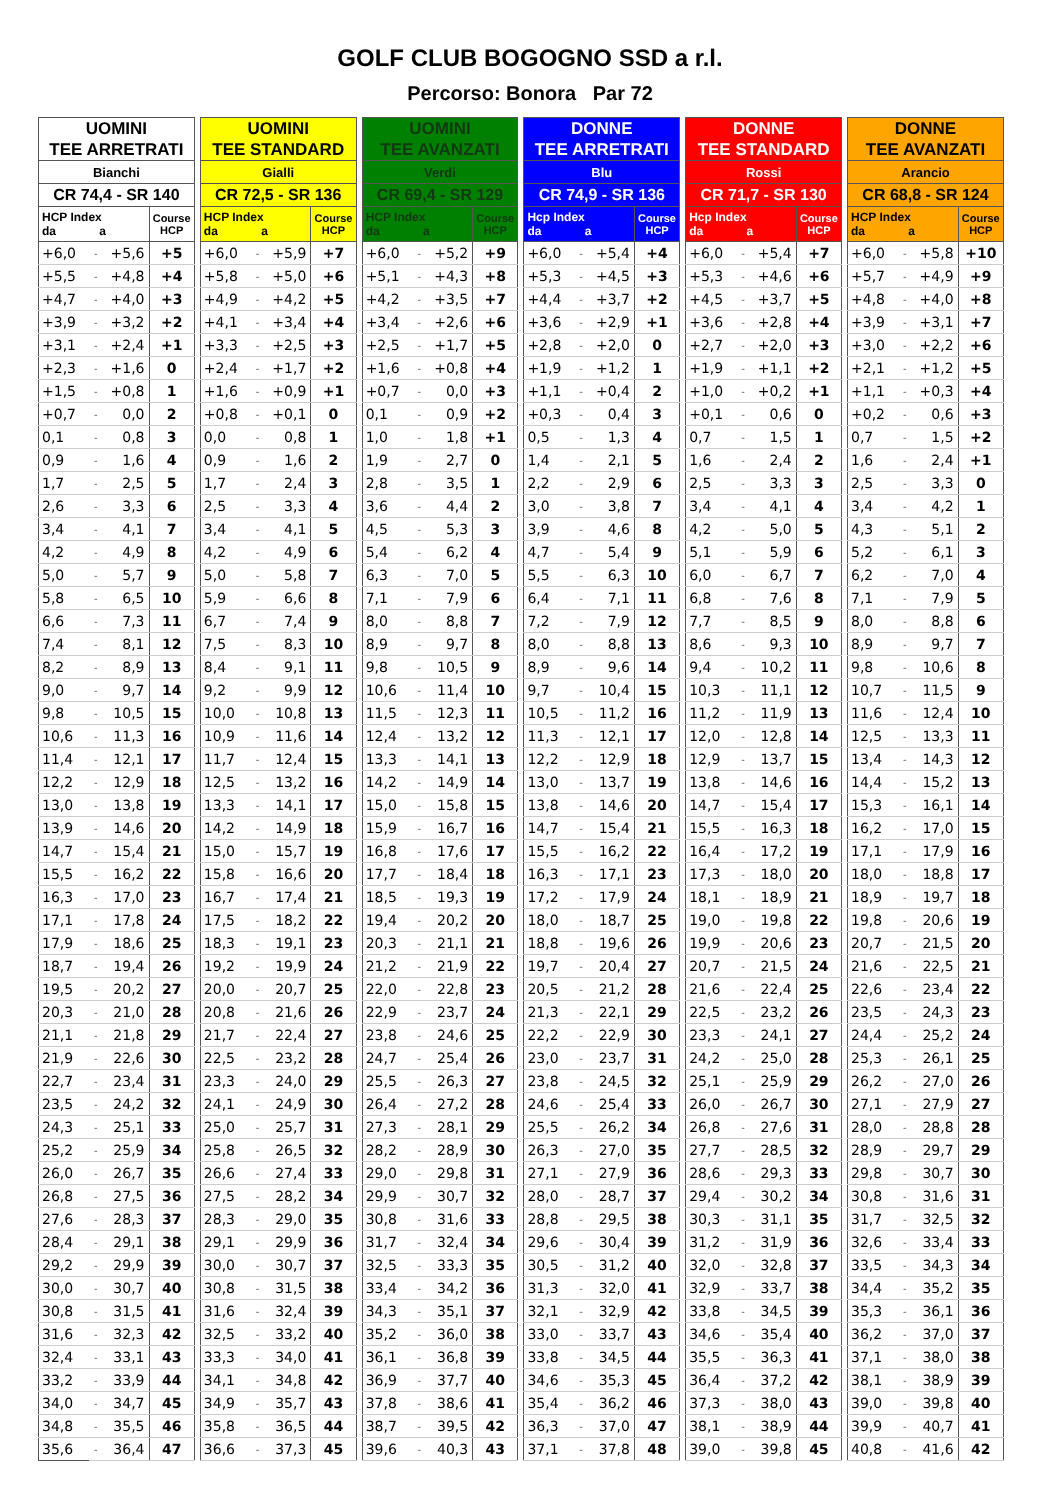GOLF CLUB BOGOGNO SSD a r.l.
Percorso: Bonora Par 72
| UOMINI TEE ARRETRATI | | | | | UOMINI TEE STANDARD | | | | | UOMINI TEE AVANZATI | | | | | DONNE TEE ARRETRATI | | | | | DONNE TEE STANDARD | | | | | DONNE TEE AVANZATI | | | |
| Bianchi | | | | | Gialli | | | | | Verdi | | | | | Blu | | | | | Rossi | | | | | Arancio | | | |
| CR 74,4 - SR 140 | | | | | CR 72,5 - SR 136 | | | | | CR 69,4 - SR 129 | | | | | CR 74,9 - SR 136 | | | | | CR 71,7 - SR 130 | | | | | CR 68,8 - SR 124 | | | |
| HCP Index da a | | | Course HCP | | HCP Index da a | | | Course HCP | | HCP Index da a | | | Course HCP | | Hcp Index da a | | | Course HCP | | Hcp Index da a | | | Course HCP | | HCP Index da a | | | Course HCP |
| +6,0 | - | +5,6 | +5 | | +6,0 | - | +5,9 | +7 | | +6,0 | - | +5,2 | +9 | | +6,0 | - | +5,4 | +4 | | +6,0 | - | +5,4 | +7 | | +6,0 | - | +5,8 | +10 |
| +5,5 | - | +4,8 | +4 | | +5,8 | - | +5,0 | +6 | | +5,1 | - | +4,3 | +8 | | +5,3 | - | +4,5 | +3 | | +5,3 | - | +4,6 | +6 | | +5,7 | - | +4,9 | +9 |
| +4,7 | - | +4,0 | +3 | | +4,9 | - | +4,2 | +5 | | +4,2 | - | +3,5 | +7 | | +4,4 | - | +3,7 | +2 | | +4,5 | - | +3,7 | +5 | | +4,8 | - | +4,0 | +8 |
| +3,9 | - | +3,2 | +2 | | +4,1 | - | +3,4 | +4 | | +3,4 | - | +2,6 | +6 | | +3,6 | - | +2,9 | +1 | | +3,6 | - | +2,8 | +4 | | +3,9 | - | +3,1 | +7 |
| +3,1 | - | +2,4 | +1 | | +3,3 | - | +2,5 | +3 | | +2,5 | - | +1,7 | +5 | | +2,8 | - | +2,0 | 0 | | +2,7 | - | +2,0 | +3 | | +3,0 | - | +2,2 | +6 |
| +2,3 | - | +1,6 | 0 | | +2,4 | - | +1,7 | +2 | | +1,6 | - | +0,8 | +4 | | +1,9 | - | +1,2 | 1 | | +1,9 | - | +1,1 | +2 | | +2,1 | - | +1,2 | +5 |
| +1,5 | - | +0,8 | 1 | | +1,6 | - | +0,9 | +1 | | +0,7 | - | 0,0 | +3 | | +1,1 | - | +0,4 | 2 | | +1,0 | - | +0,2 | +1 | | +1,1 | - | +0,3 | +4 |
| +0,7 | - | 0,0 | 2 | | +0,8 | - | +0,1 | 0 | | 0,1 | - | 0,9 | +2 | | +0,3 | - | 0,4 | 3 | | +0,1 | - | 0,6 | 0 | | +0,2 | - | 0,6 | +3 |
| 0,1 | - | 0,8 | 3 | | 0,0 | - | 0,8 | 1 | | 1,0 | - | 1,8 | +1 | | 0,5 | - | 1,3 | 4 | | 0,7 | - | 1,5 | 1 | | 0,7 | - | 1,5 | +2 |
| 0,9 | - | 1,6 | 4 | | 0,9 | - | 1,6 | 2 | | 1,9 | - | 2,7 | 0 | | 1,4 | - | 2,1 | 5 | | 1,6 | - | 2,4 | 2 | | 1,6 | - | 2,4 | +1 |
| 1,7 | - | 2,5 | 5 | | 1,7 | - | 2,4 | 3 | | 2,8 | - | 3,5 | 1 | | 2,2 | - | 2,9 | 6 | | 2,5 | - | 3,3 | 3 | | 2,5 | - | 3,3 | 0 |
| 2,6 | - | 3,3 | 6 | | 2,5 | - | 3,3 | 4 | | 3,6 | - | 4,4 | 2 | | 3,0 | - | 3,8 | 7 | | 3,4 | - | 4,1 | 4 | | 3,4 | - | 4,2 | 1 |
| 3,4 | - | 4,1 | 7 | | 3,4 | - | 4,1 | 5 | | 4,5 | - | 5,3 | 3 | | 3,9 | - | 4,6 | 8 | | 4,2 | - | 5,0 | 5 | | 4,3 | - | 5,1 | 2 |
| 4,2 | - | 4,9 | 8 | | 4,2 | - | 4,9 | 6 | | 5,4 | - | 6,2 | 4 | | 4,7 | - | 5,4 | 9 | | 5,1 | - | 5,9 | 6 | | 5,2 | - | 6,1 | 3 |
| 5,0 | - | 5,7 | 9 | | 5,0 | - | 5,8 | 7 | | 6,3 | - | 7,0 | 5 | | 5,5 | - | 6,3 | 10 | | 6,0 | - | 6,7 | 7 | | 6,2 | - | 7,0 | 4 |
| 5,8 | - | 6,5 | 10 | | 5,9 | - | 6,6 | 8 | | 7,1 | - | 7,9 | 6 | | 6,4 | - | 7,1 | 11 | | 6,8 | - | 7,6 | 8 | | 7,1 | - | 7,9 | 5 |
| 6,6 | - | 7,3 | 11 | | 6,7 | - | 7,4 | 9 | | 8,0 | - | 8,8 | 7 | | 7,2 | - | 7,9 | 12 | | 7,7 | - | 8,5 | 9 | | 8,0 | - | 8,8 | 6 |
| 7,4 | - | 8,1 | 12 | | 7,5 | - | 8,3 | 10 | | 8,9 | - | 9,7 | 8 | | 8,0 | - | 8,8 | 13 | | 8,6 | - | 9,3 | 10 | | 8,9 | - | 9,7 | 7 |
| 8,2 | - | 8,9 | 13 | | 8,4 | - | 9,1 | 11 | | 9,8 | - | 10,5 | 9 | | 8,9 | - | 9,6 | 14 | | 9,4 | - | 10,2 | 11 | | 9,8 | - | 10,6 | 8 |
| 9,0 | - | 9,7 | 14 | | 9,2 | - | 9,9 | 12 | | 10,6 | - | 11,4 | 10 | | 9,7 | - | 10,4 | 15 | | 10,3 | - | 11,1 | 12 | | 10,7 | - | 11,5 | 9 |
| 9,8 | - | 10,5 | 15 | | 10,0 | - | 10,8 | 13 | | 11,5 | - | 12,3 | 11 | | 10,5 | - | 11,2 | 16 | | 11,2 | - | 11,9 | 13 | | 11,6 | - | 12,4 | 10 |
| 10,6 | - | 11,3 | 16 | | 10,9 | - | 11,6 | 14 | | 12,4 | - | 13,2 | 12 | | 11,3 | - | 12,1 | 17 | | 12,0 | - | 12,8 | 14 | | 12,5 | - | 13,3 | 11 |
| 11,4 | - | 12,1 | 17 | | 11,7 | - | 12,4 | 15 | | 13,3 | - | 14,1 | 13 | | 12,2 | - | 12,9 | 18 | | 12,9 | - | 13,7 | 15 | | 13,4 | - | 14,3 | 12 |
| 12,2 | - | 12,9 | 18 | | 12,5 | - | 13,2 | 16 | | 14,2 | - | 14,9 | 14 | | 13,0 | - | 13,7 | 19 | | 13,8 | - | 14,6 | 16 | | 14,4 | - | 15,2 | 13 |
| 13,0 | - | 13,8 | 19 | | 13,3 | - | 14,1 | 17 | | 15,0 | - | 15,8 | 15 | | 13,8 | - | 14,6 | 20 | | 14,7 | - | 15,4 | 17 | | 15,3 | - | 16,1 | 14 |
| 13,9 | - | 14,6 | 20 | | 14,2 | - | 14,9 | 18 | | 15,9 | - | 16,7 | 16 | | 14,7 | - | 15,4 | 21 | | 15,5 | - | 16,3 | 18 | | 16,2 | - | 17,0 | 15 |
| 14,7 | - | 15,4 | 21 | | 15,0 | - | 15,7 | 19 | | 16,8 | - | 17,6 | 17 | | 15,5 | - | 16,2 | 22 | | 16,4 | - | 17,2 | 19 | | 17,1 | - | 17,9 | 16 |
| 15,5 | - | 16,2 | 22 | | 15,8 | - | 16,6 | 20 | | 17,7 | - | 18,4 | 18 | | 16,3 | - | 17,1 | 23 | | 17,3 | - | 18,0 | 20 | | 18,0 | - | 18,8 | 17 |
| 16,3 | - | 17,0 | 23 | | 16,7 | - | 17,4 | 21 | | 18,5 | - | 19,3 | 19 | | 17,2 | - | 17,9 | 24 | | 18,1 | - | 18,9 | 21 | | 18,9 | - | 19,7 | 18 |
| 17,1 | - | 17,8 | 24 | | 17,5 | - | 18,2 | 22 | | 19,4 | - | 20,2 | 20 | | 18,0 | - | 18,7 | 25 | | 19,0 | - | 19,8 | 22 | | 19,8 | - | 20,6 | 19 |
| 17,9 | - | 18,6 | 25 | | 18,3 | - | 19,1 | 23 | | 20,3 | - | 21,1 | 21 | | 18,8 | - | 19,6 | 26 | | 19,9 | - | 20,6 | 23 | | 20,7 | - | 21,5 | 20 |
| 18,7 | - | 19,4 | 26 | | 19,2 | - | 19,9 | 24 | | 21,2 | - | 21,9 | 22 | | 19,7 | - | 20,4 | 27 | | 20,7 | - | 21,5 | 24 | | 21,6 | - | 22,5 | 21 |
| 19,5 | - | 20,2 | 27 | | 20,0 | - | 20,7 | 25 | | 22,0 | - | 22,8 | 23 | | 20,5 | - | 21,2 | 28 | | 21,6 | - | 22,4 | 25 | | 22,6 | - | 23,4 | 22 |
| 20,3 | - | 21,0 | 28 | | 20,8 | - | 21,6 | 26 | | 22,9 | - | 23,7 | 24 | | 21,3 | - | 22,1 | 29 | | 22,5 | - | 23,2 | 26 | | 23,5 | - | 24,3 | 23 |
| 21,1 | - | 21,8 | 29 | | 21,7 | - | 22,4 | 27 | | 23,8 | - | 24,6 | 25 | | 22,2 | - | 22,9 | 30 | | 23,3 | - | 24,1 | 27 | | 24,4 | - | 25,2 | 24 |
| 21,9 | - | 22,6 | 30 | | 22,5 | - | 23,2 | 28 | | 24,7 | - | 25,4 | 26 | | 23,0 | - | 23,7 | 31 | | 24,2 | - | 25,0 | 28 | | 25,3 | - | 26,1 | 25 |
| 22,7 | - | 23,4 | 31 | | 23,3 | - | 24,0 | 29 | | 25,5 | - | 26,3 | 27 | | 23,8 | - | 24,5 | 32 | | 25,1 | - | 25,9 | 29 | | 26,2 | - | 27,0 | 26 |
| 23,5 | - | 24,2 | 32 | | 24,1 | - | 24,9 | 30 | | 26,4 | - | 27,2 | 28 | | 24,6 | - | 25,4 | 33 | | 26,0 | - | 26,7 | 30 | | 27,1 | - | 27,9 | 27 |
| 24,3 | - | 25,1 | 33 | | 25,0 | - | 25,7 | 31 | | 27,3 | - | 28,1 | 29 | | 25,5 | - | 26,2 | 34 | | 26,8 | - | 27,6 | 31 | | 28,0 | - | 28,8 | 28 |
| 25,2 | - | 25,9 | 34 | | 25,8 | - | 26,5 | 32 | | 28,2 | - | 28,9 | 30 | | 26,3 | - | 27,0 | 35 | | 27,7 | - | 28,5 | 32 | | 28,9 | - | 29,7 | 29 |
| 26,0 | - | 26,7 | 35 | | 26,6 | - | 27,4 | 33 | | 29,0 | - | 29,8 | 31 | | 27,1 | - | 27,9 | 36 | | 28,6 | - | 29,3 | 33 | | 29,8 | - | 30,7 | 30 |
| 26,8 | - | 27,5 | 36 | | 27,5 | - | 28,2 | 34 | | 29,9 | - | 30,7 | 32 | | 28,0 | - | 28,7 | 37 | | 29,4 | - | 30,2 | 34 | | 30,8 | - | 31,6 | 31 |
| 27,6 | - | 28,3 | 37 | | 28,3 | - | 29,0 | 35 | | 30,8 | - | 31,6 | 33 | | 28,8 | - | 29,5 | 38 | | 30,3 | - | 31,1 | 35 | | 31,7 | - | 32,5 | 32 |
| 28,4 | - | 29,1 | 38 | | 29,1 | - | 29,9 | 36 | | 31,7 | - | 32,4 | 34 | | 29,6 | - | 30,4 | 39 | | 31,2 | - | 31,9 | 36 | | 32,6 | - | 33,4 | 33 |
| 29,2 | - | 29,9 | 39 | | 30,0 | - | 30,7 | 37 | | 32,5 | - | 33,3 | 35 | | 30,5 | - | 31,2 | 40 | | 32,0 | - | 32,8 | 37 | | 33,5 | - | 34,3 | 34 |
| 30,0 | - | 30,7 | 40 | | 30,8 | - | 31,5 | 38 | | 33,4 | - | 34,2 | 36 | | 31,3 | - | 32,0 | 41 | | 32,9 | - | 33,7 | 38 | | 34,4 | - | 35,2 | 35 |
| 30,8 | - | 31,5 | 41 | | 31,6 | - | 32,4 | 39 | | 34,3 | - | 35,1 | 37 | | 32,1 | - | 32,9 | 42 | | 33,8 | - | 34,5 | 39 | | 35,3 | - | 36,1 | 36 |
| 31,6 | - | 32,3 | 42 | | 32,5 | - | 33,2 | 40 | | 35,2 | - | 36,0 | 38 | | 33,0 | - | 33,7 | 43 | | 34,6 | - | 35,4 | 40 | | 36,2 | - | 37,0 | 37 |
| 32,4 | - | 33,1 | 43 | | 33,3 | - | 34,0 | 41 | | 36,1 | - | 36,8 | 39 | | 33,8 | - | 34,5 | 44 | | 35,5 | - | 36,3 | 41 | | 37,1 | - | 38,0 | 38 |
| 33,2 | - | 33,9 | 44 | | 34,1 | - | 34,8 | 42 | | 36,9 | - | 37,7 | 40 | | 34,6 | - | 35,3 | 45 | | 36,4 | - | 37,2 | 42 | | 38,1 | - | 38,9 | 39 |
| 34,0 | - | 34,7 | 45 | | 34,9 | - | 35,7 | 43 | | 37,8 | - | 38,6 | 41 | | 35,4 | - | 36,2 | 46 | | 37,3 | - | 38,0 | 43 | | 39,0 | - | 39,8 | 40 |
| 34,8 | - | 35,5 | 46 | | 35,8 | - | 36,5 | 44 | | 38,7 | - | 39,5 | 42 | | 36,3 | - | 37,0 | 47 | | 38,1 | - | 38,9 | 44 | | 39,9 | - | 40,7 | 41 |
| 35,6 | - | 36,4 | 47 | | 36,6 | - | 37,3 | 45 | | 39,6 | - | 40,3 | 43 | | 37,1 | - | 37,8 | 48 | | 39,0 | - | 39,8 | 45 | | 40,8 | - | 41,6 | 42 |